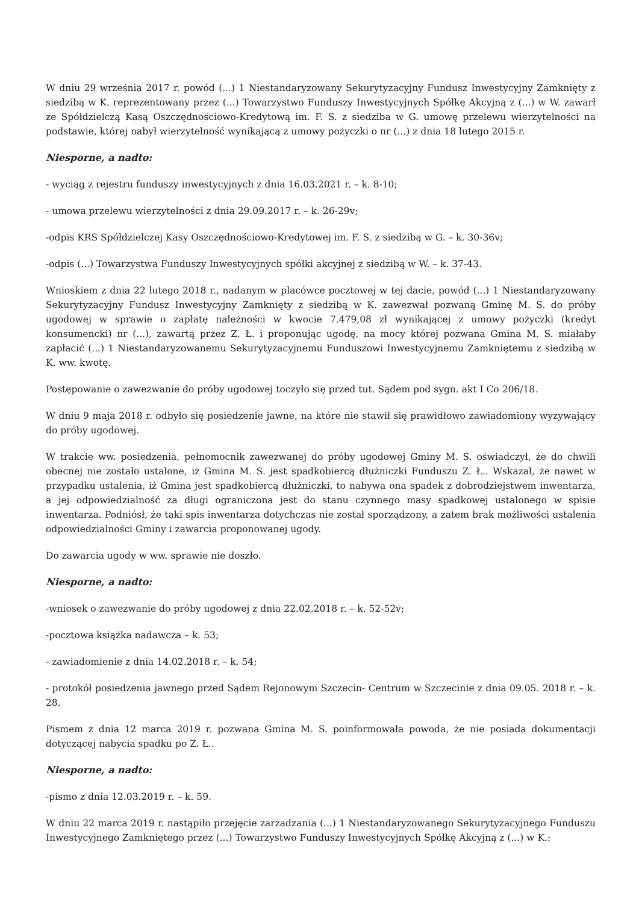W dniu 29 września 2017 r. powód (...) 1 Niestandaryzowany Sekurytyzacyjny Fundusz Inwestycyjny Zamknięty z siedzibą w K. reprezentowany przez (...) Towarzystwo Funduszy Inwestycyjnych Spółkę Akcyjną z (...) w W. zawarł ze Spółdzielczą Kasą Oszczędnościowo-Kredytową im. F. S. z siedziba w G. umowę przelewu wierzytelności na podstawie, której nabył wierzytelność wynikającą z umowy pożyczki o nr (...) z dnia 18 lutego 2015 r.
Niesporne, a nadto:
- wyciąg z rejestru funduszy inwestycyjnych z dnia 16.03.2021 r. – k. 8-10;
- umowa przelewu wierzytelności z dnia 29.09.2017 r. – k. 26-29v;
-odpis KRS Spółdzielczej Kasy Oszczędnościowo-Kredytowej im. F. S. z siedzibą w G. – k. 30-36v;
-odpis (...) Towarzystwa Funduszy Inwestycyjnych spółki akcyjnej z siedzibą w W. – k. 37-43.
Wnioskiem z dnia 22 lutego 2018 r., nadanym w placówce pocztowej w tej dacie, powód (...) 1 Niestandaryzowany Sekurytyzacyjny Fundusz Inwestycyjny Zamknięty z siedzibą w K. zawezwał pozwaną Gminę M. S. do próby ugodowej w sprawie o zapłatę należności w kwocie 7.479,08 zł wynikającej z umowy pożyczki (kredyt konsumencki) nr (...), zawartą przez Z. Ł. i proponując ugodę, na mocy której pozwana Gmina M. S. miałaby zapłacić (...) 1 Niestandaryzowanemu Sekurytyzacyjnemu Funduszowi Inwestycyjnemu Zamkniętemu z siedzibą w K. ww. kwotę.
Postępowanie o zawezwanie do próby ugodowej toczyło się przed tut. Sądem pod sygn. akt I Co 206/18.
W dniu 9 maja 2018 r. odbyło się posiedzenie jawne, na które nie stawił się prawidłowo zawiadomiony wyzywający do próby ugodowej.
W trakcie ww. posiedzenia, pełnomocnik zawezwanej do próby ugodowej Gminy M. S. oświadczył, że do chwili obecnej nie zostało ustalone, iż Gmina M. S. jest spadkobiercą dłużniczki Funduszu Z. Ł.. Wskazał, że nawet w przypadku ustalenia, iż Gmina jest spadkobiercą dłużniczki, to nabywa ona spadek z dobrodziejstwem inwentarza, a jej odpowiedzialność za długi ograniczona jest do stanu czynnego masy spadkowej ustalonego w spisie inwentarza. Podniósł, że taki spis inwentarza dotychczas nie został sporządzony, a zatem brak możliwości ustalenia odpowiedzialności Gminy i zawarcia proponowanej ugody.
Do zawarcia ugody w ww. sprawie nie doszło.
Niesporne, a nadto:
-wniosek o zawezwanie do próby ugodowej z dnia 22.02.2018 r. – k. 52-52v;
-pocztowa książka nadawcza – k. 53;
- zawiadomienie z dnia 14.02.2018 r. – k. 54;
- protokół posiedzenia jawnego przed Sądem Rejonowym Szczecin- Centrum w Szczecinie z dnia 09.05. 2018 r. – k. 28.
Pismem z dnia 12 marca 2019 r. pozwana Gmina M. S. poinformowała powoda, że nie posiada dokumentacji dotyczącej nabycia spadku po Z. Ł..
Niesporne, a nadto:
-pismo z dnia 12.03.2019 r. – k. 59.
W dniu 22 marca 2019 r. nastąpiło przejęcie zarzadzania (...) 1 Niestandaryzowanego Sekurytyzacyjnego Funduszu Inwestycyjnego Zamkniętego przez (...) Towarzystwo Funduszy Inwestycyjnych Spółkę Akcyjną z (...) w K.: